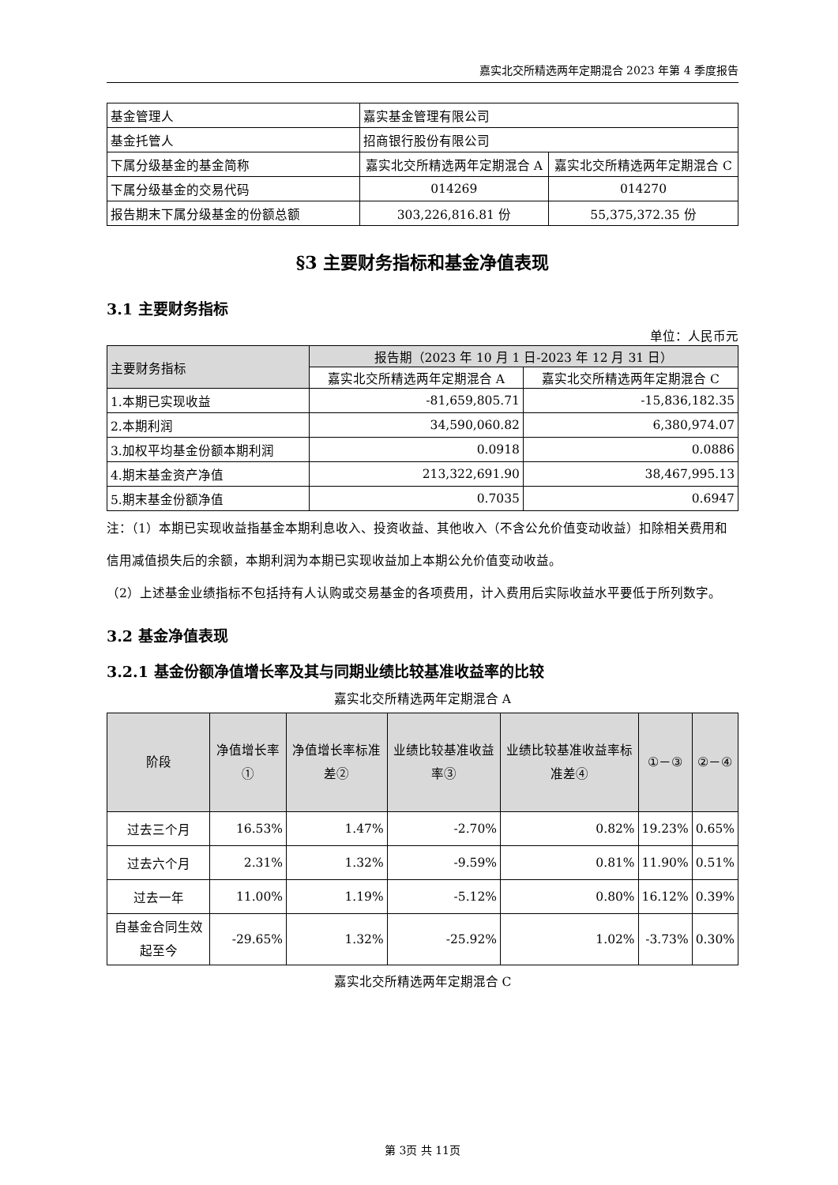嘉实北交所精选两年定期混合 2023 年第 4 季度报告
| 基金管理人 | 嘉实基金管理有限公司 | |
| 基金托管人 | 招商银行股份有限公司 | |
| 下属分级基金的基金简称 | 嘉实北交所精选两年定期混合 A | 嘉实北交所精选两年定期混合 C |
| 下属分级基金的交易代码 | 014269 | 014270 |
| 报告期末下属分级基金的份额总额 | 303,226,816.81 份 | 55,375,372.35 份 |
§3 主要财务指标和基金净值表现
3.1 主要财务指标
单位：人民币元
| 主要财务指标 | 报告期（2023 年 10 月 1 日-2023 年 12 月 31 日） | |
| --- | --- | --- |
| | 嘉实北交所精选两年定期混合 A | 嘉实北交所精选两年定期混合 C |
| 1.本期已实现收益 | -81,659,805.71 | -15,836,182.35 |
| 2.本期利润 | 34,590,060.82 | 6,380,974.07 |
| 3.加权平均基金份额本期利润 | 0.0918 | 0.0886 |
| 4.期末基金资产净值 | 213,322,691.90 | 38,467,995.13 |
| 5.期末基金份额净值 | 0.7035 | 0.6947 |
注：（1）本期已实现收益指基金本期利息收入、投资收益、其他收入（不含公允价值变动收益）扣除相关费用和信用减值损失后的余额，本期利润为本期已实现收益加上本期公允价值变动收益。
（2）上述基金业绩指标不包括持有人认购或交易基金的各项费用，计入费用后实际收益水平要低于所列数字。
3.2 基金净值表现
3.2.1 基金份额净值增长率及其与同期业绩比较基准收益率的比较
嘉实北交所精选两年定期混合 A
| 阶段 | 净值增长率① | 净值增长率标准差② | 业绩比较基准收益率③ | 业绩比较基准收益率标准差④ | ①－③ | ②－④ |
| --- | --- | --- | --- | --- | --- | --- |
| 过去三个月 | 16.53% | 1.47% | -2.70% | 0.82% | 19.23% | 0.65% |
| 过去六个月 | 2.31% | 1.32% | -9.59% | 0.81% | 11.90% | 0.51% |
| 过去一年 | 11.00% | 1.19% | -5.12% | 0.80% | 16.12% | 0.39% |
| 自基金合同生效起至今 | -29.65% | 1.32% | -25.92% | 1.02% | -3.73% | 0.30% |
嘉实北交所精选两年定期混合 C
第 3页 共 11页